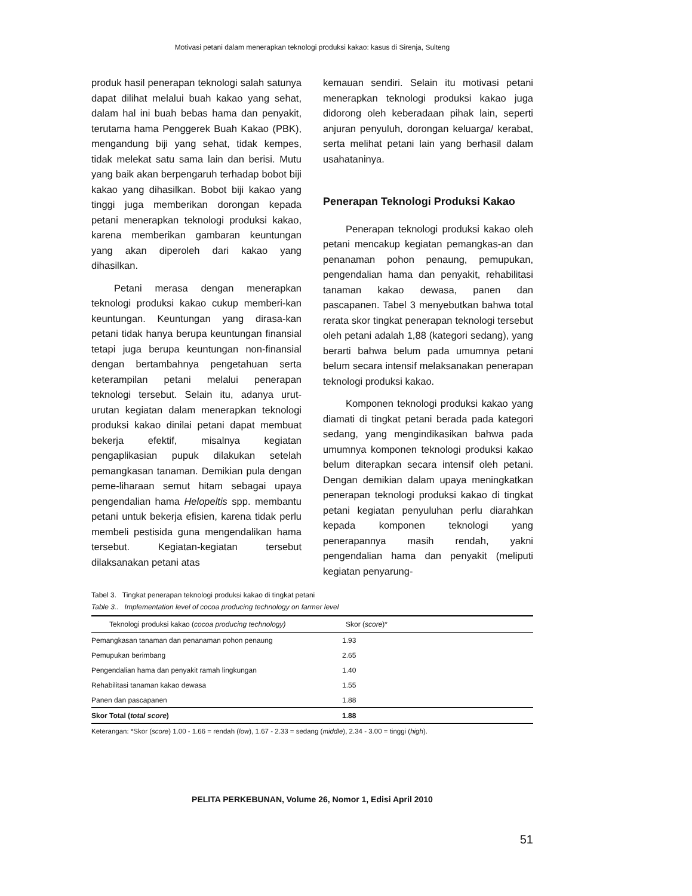Motivasi petani dalam menerapkan teknologi produksi kakao: kasus di Sirenja, Sulteng
produk hasil penerapan teknologi salah satunya dapat dilihat melalui buah kakao yang sehat, dalam hal ini buah bebas hama dan penyakit, terutama hama Penggerek Buah Kakao (PBK), mengandung biji yang sehat, tidak kempes, tidak melekat satu sama lain dan berisi. Mutu yang baik akan berpengaruh terhadap bobot biji kakao yang dihasilkan. Bobot biji kakao yang tinggi juga memberikan dorongan kepada petani menerapkan teknologi produksi kakao, karena memberikan gambaran keuntungan yang akan diperoleh dari kakao yang dihasilkan.
Petani merasa dengan menerapkan teknologi produksi kakao cukup memberi-kan keuntungan. Keuntungan yang dirasa-kan petani tidak hanya berupa keuntungan finansial tetapi juga berupa keuntungan non-finansial dengan bertambahnya pengetahuan serta keterampilan petani melalui penerapan teknologi tersebut. Selain itu, adanya urut-urutan kegiatan dalam menerapkan teknologi produksi kakao dinilai petani dapat membuat bekerja efektif, misalnya kegiatan pengaplikasian pupuk dilakukan setelah pemangkasan tanaman. Demikian pula dengan peme-liharaan semut hitam sebagai upaya pengendalian hama Helopeltis spp. membantu petani untuk bekerja efisien, karena tidak perlu membeli pestisida guna mengendalikan hama tersebut. Kegiatan-kegiatan tersebut dilaksanakan petani atas
kemauan sendiri. Selain itu motivasi petani menerapkan teknologi produksi kakao juga didorong oleh keberadaan pihak lain, seperti anjuran penyuluh, dorongan keluarga/ kerabat, serta melihat petani lain yang berhasil dalam usahataninya.
Penerapan Teknologi Produksi Kakao
Penerapan teknologi produksi kakao oleh petani mencakup kegiatan pemangkas-an dan penanaman pohon penaung, pemupukan, pengendalian hama dan penyakit, rehabilitasi tanaman kakao dewasa, panen dan pascapanen. Tabel 3 menyebutkan bahwa total rerata skor tingkat penerapan teknologi tersebut oleh petani adalah 1,88 (kategori sedang), yang berarti bahwa belum pada umumnya petani belum secara intensif melaksanakan penerapan teknologi produksi kakao.
Komponen teknologi produksi kakao yang diamati di tingkat petani berada pada kategori sedang, yang mengindikasikan bahwa pada umumnya komponen teknologi produksi kakao belum diterapkan secara intensif oleh petani. Dengan demikian dalam upaya meningkatkan penerapan teknologi produksi kakao di tingkat petani kegiatan penyuluhan perlu diarahkan kepada komponen teknologi yang penerapannya masih rendah, yakni pengendalian hama dan penyakit (meliputi kegiatan penyarung-
Tabel 3. Tingkat penerapan teknologi produksi kakao di tingkat petani
Table 3.. Implementation level of cocoa producing technology on farmer level
| Teknologi produksi kakao ( cocoa producing technology) | Skor ( score )* |
| --- | --- |
| Pemangkasan tanaman dan penanaman pohon penaung | 1.93 |
| Pemupukan berimbang | 2.65 |
| Pengendalian hama dan penyakit ramah lingkungan | 1.40 |
| Rehabilitasi tanaman kakao dewasa | 1.55 |
| Panen dan pascapanen | 1.88 |
| Skor Total ( total score ) | 1.88 |
Keterangan: *Skor (score) 1.00 - 1.66 = rendah (low), 1.67 - 2.33 = sedang (middle), 2.34 - 3.00 = tinggi (high).
PELITA PERKEBUNAN, Volume 26, Nomor 1, Edisi April 2010
51